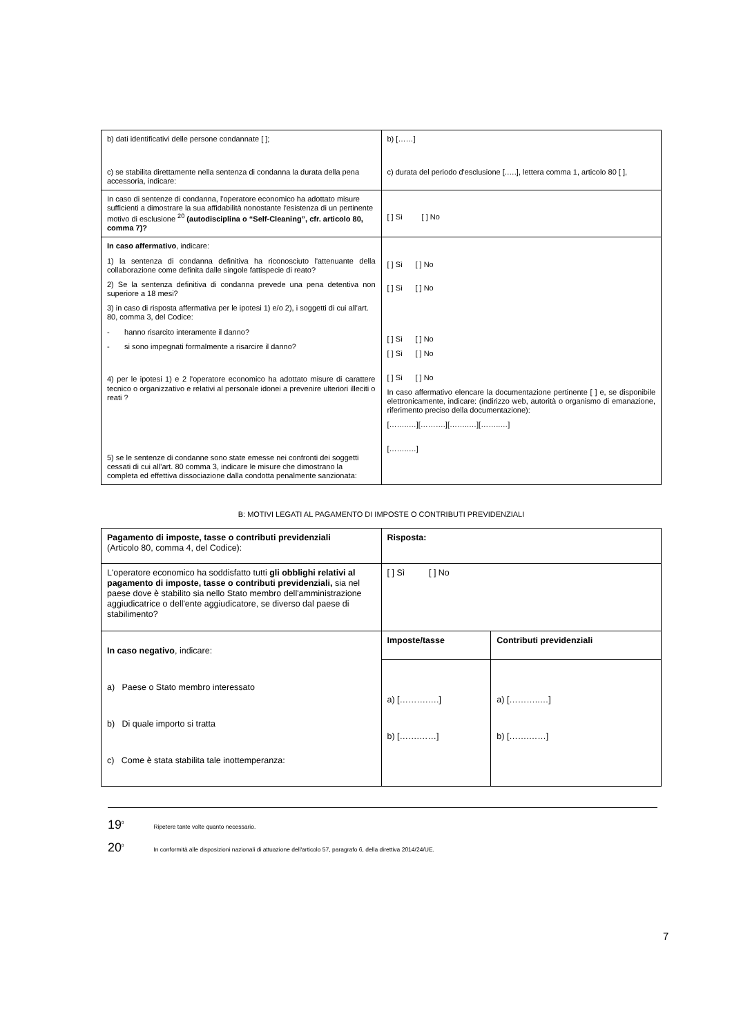| b) dati identificativi delle persone condannate [ ]; c) se stabilita direttamente nella sentenza di condanna la durata della pena accessoria, indicare: | b) [……] c) durata del periodo d'esclusione [.….], lettera comma 1, articolo 80 [ ], |
| In caso di sentenze di condanna, l'operatore economico ha adottato misure sufficienti a dimostrare la sua affidabilità nonostante l'esistenza di un pertinente motivo di esclusione <sup>20</sup> (autodisciplina o “Self-Cleaning”, cfr. articolo 80, comma 7)? | [ ] Sì [ ] No |
| In caso affermativo , indicare: 1) la sentenza di condanna definitiva ha riconosciuto l'attenuante della collaborazione come definita dalle singole fattispecie di reato? 2) Se la sentenza definitiva di condanna prevede una pena detentiva non superiore a 18 mesi? 3) in caso di risposta affermativa per le ipotesi 1) e/o 2), i soggetti di cui all’art. 80, comma 3, del Codice: - hanno risarcito interamente il danno? - si sono impegnati formalmente a risarcire il danno? 4) per le ipotesi 1) e 2 l'operatore economico ha adottato misure di carattere tecnico o organizzativo e relativi al personale idonei a prevenire ulteriori illeciti o reati ? 5) se le sentenze di condanne sono state emesse nei confronti dei soggetti cessati di cui all’art. 80 comma 3, indicare le misure che dimostrano la completa ed effettiva dissociazione dalla condotta penalmente sanzionata: | [ ] Sì [ ] No [ ] Sì [ ] No [ ] Sì [ ] No [ ] Sì [ ] No [ ] Sì [ ] No In caso affermativo elencare la documentazione pertinente [ ] e, se disponibile elettronicamente, indicare: (indirizzo web, autorità o organismo di emanazione, riferimento preciso della documentazione): [……..…][……….][……..…][……..…] [……..…] |
B: MOTIVI LEGATI AL PAGAMENTO DI IMPOSTE O CONTRIBUTI PREVIDENZIALI
| Pagamento di imposte, tasse o contributi previdenziali (Articolo 80, comma 4, del Codice): | Risposta: | |
| L'operatore economico ha soddisfatto tutti gli obblighi relativi al pagamento di imposte, tasse o contributi previdenziali, sia nel paese dove è stabilito sia nello Stato membro dell'amministrazione aggiudicatrice o dell'ente aggiudicatore, se diverso dal paese di stabilimento? | [ ] Sì [ ] No | |
| In caso negativo , indicare: a) Paese o Stato membro interessato b) Di quale importo si tratta c) Come è stata stabilita tale inottemperanza: | Imposte/tasse | Contributi previdenziali |
| | a) [……….….] b) […….……] | a) [………..…] b) […….……] |
19<sup>0</sup> Ripetere tante volte quanto necessario.
20<sup>0</sup> In conformità alle disposizioni nazionali di attuazione dell'articolo 57, paragrafo 6, della direttiva 2014/24/UE.
7